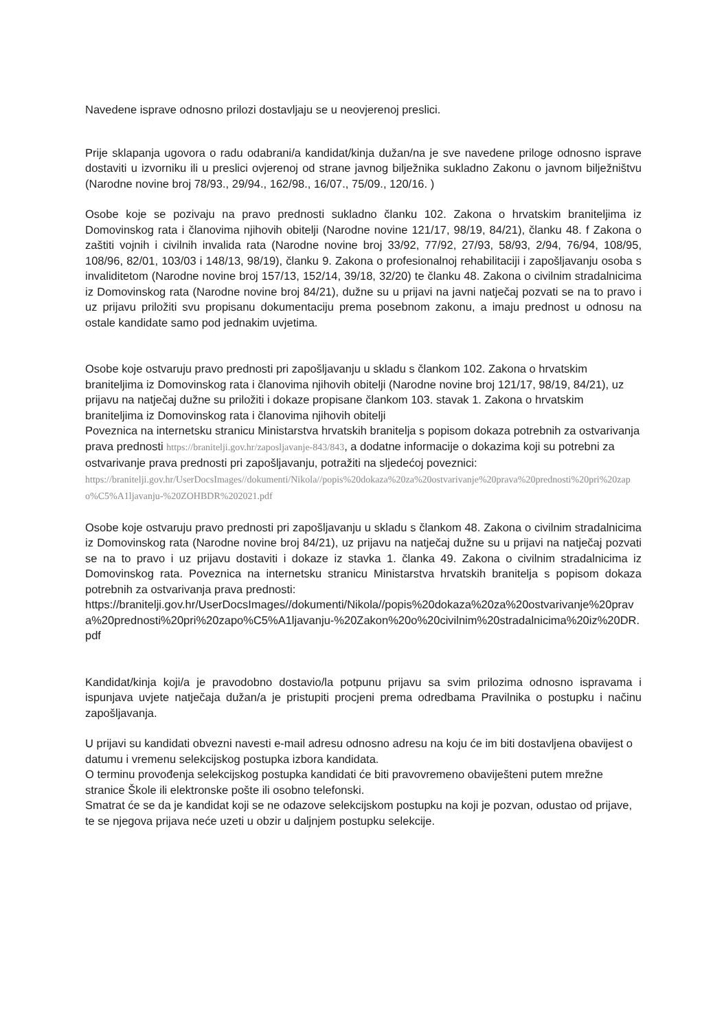Navedene isprave odnosno prilozi dostavljaju se u neovjerenoj preslici.
Prije sklapanja ugovora o radu odabrani/a kandidat/kinja dužan/na je sve navedene priloge odnosno isprave dostaviti u izvorniku ili u preslici ovjerenoj od strane javnog bilježnika sukladno Zakonu o javnom bilježništvu (Narodne novine broj 78/93., 29/94., 162/98., 16/07., 75/09., 120/16. )
Osobe koje se pozivaju na pravo prednosti sukladno članku 102. Zakona o hrvatskim braniteljima iz Domovinskog rata i članovima njihovih obitelji (Narodne novine 121/17, 98/19, 84/21), članku 48. f Zakona o zaštiti vojnih i civilnih invalida rata (Narodne novine broj 33/92, 77/92, 27/93, 58/93, 2/94, 76/94, 108/95, 108/96, 82/01, 103/03 i 148/13, 98/19), članku 9. Zakona o profesionalnoj rehabilitaciji i zapošljavanju osoba s invaliditetom (Narodne novine broj 157/13, 152/14, 39/18, 32/20) te članku 48. Zakona o civilnim stradalnicima iz Domovinskog rata (Narodne novine broj 84/21), dužne su u prijavi na javni natječaj pozvati se na to pravo i uz prijavu priložiti svu propisanu dokumentaciju prema posebnom zakonu, a imaju prednost u odnosu na ostale kandidate samo pod jednakim uvjetima.
Osobe koje ostvaruju pravo prednosti pri zapošljavanju u skladu s člankom 102. Zakona o hrvatskim braniteljima iz Domovinskog rata i članovima njihovih obitelji (Narodne novine broj 121/17, 98/19, 84/21), uz prijavu na natječaj dužne su priložiti i dokaze propisane člankom 103. stavak 1. Zakona o hrvatskim braniteljima iz Domovinskog rata i članovima njihovih obitelji
Poveznica na internetsku stranicu Ministarstva hrvatskih branitelja s popisom dokaza potrebnih za ostvarivanja prava prednosti https://branitelji.gov.hr/zaposljavanje-843/843, a dodatne informacije o dokazima koji su potrebni za ostvarivanje prava prednosti pri zapošljavanju, potražiti na sljedećoj poveznici:
https://branitelji.gov.hr/UserDocsImages//dokumenti/Nikola//popis%20dokaza%20za%20ostvarivanje%20prava%20prednosti%20pri%20zapo%C5%A1ljavanju-%20ZOHBDR%202021.pdf
Osobe koje ostvaruju pravo prednosti pri zapošljavanju u skladu s člankom 48. Zakona o civilnim stradalnicima iz Domovinskog rata (Narodne novine broj 84/21), uz prijavu na natječaj dužne su u prijavi na natječaj pozvati se na to pravo i uz prijavu dostaviti i dokaze iz stavka 1. članka 49. Zakona o civilnim stradalnicima iz Domovinskog rata. Poveznica na internetsku stranicu Ministarstva hrvatskih branitelja s popisom dokaza potrebnih za ostvarivanja prava prednosti:
https://branitelji.gov.hr/UserDocsImages//dokumenti/Nikola//popis%20dokaza%20za%20ostvarivanje%20prava%20prednosti%20pri%20zapo%C5%A1ljavanju-%20Zakon%20o%20civilnim%20stradalnicima%20iz%20DR.pdf
Kandidat/kinja koji/a je pravodobno dostavio/la potpunu prijavu sa svim prilozima odnosno ispravama i ispunjava uvjete natječaja dužan/a je pristupiti procjeni prema odredbama Pravilnika o postupku i načinu zapošljavanja.
U prijavi su kandidati obvezni navesti e-mail adresu odnosno adresu na koju će im biti dostavljena obavijest o datumu i vremenu selekcijskog postupka izbora kandidata.
O terminu provođenja selekcijskog postupka kandidati će biti pravovremeno obaviješteni putem mrežne stranice Škole ili elektronske pošte ili osobno telefonski.
Smatrat će se da je kandidat koji se ne odazove selekcijskom postupku na koji je pozvan, odustao od prijave, te se njegova prijava neće uzeti u obzir u daljnjem postupku selekcije.